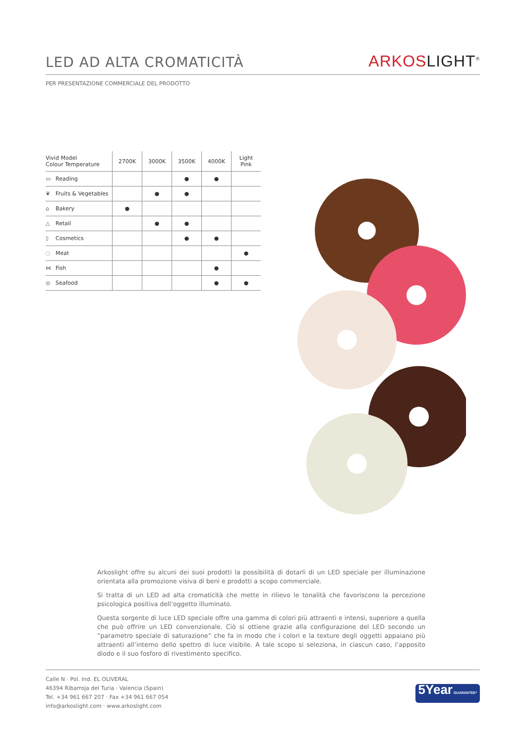LED AD ALTA CROMATICITÀ
ARKOS LIGHT<sup>®</sup>
PER PRESENTAZIONE COMMERCIALE DEL PRODOTTO
| Vivid Model Colour Temperature | 2700K | 3000K | 3500K | 4000K | Light Pink |
| --- | --- | --- | --- | --- | --- |
| ▭ Reading | | | ● | ● | |
| ❦ Fruits & Vegetables | | ● | ● | | |
| ⌂ Bakery | ● | | | | |
| △ Retail | | ● | ● | | |
| ▯ Cosmetics | | | ● | ● | |
| ◌ Meat | | | | | ● |
| ⋈ Fish | | | | ● | |
| ◎ Seafood | | | | ● | ● |
Arkoslight offre su alcuni dei suoi prodotti la possibilità di dotarli di un LED speciale per illuminazione orientata alla promozione visiva di beni e prodotti a scopo commerciale.
Si tratta di un LED ad alta cromaticità che mette in rilievo le tonalità che favoriscono la percezione psicologica positiva dell’oggetto illuminato.
Questa sorgente di luce LED speciale offre una gamma di colori più attraenti e intensi, superiore a quella che può offrire un LED convenzionale. Ciò si ottiene grazie alla configurazione del LED secondo un “parametro speciale di saturazione” che fa in modo che i colori e la texture degli oggetti appaiano più attraenti all’interno dello spettro di luce visibile. A tale scopo si seleziona, in ciascun caso, l’apposito diodo e il suo fosforo di rivestimento specifico.
Calle N · Pol. Ind. EL OLIVERAL
46394 Ribarroja del Turia · Valencia (Spain)
Tel. +34 961 667 207 · Fax +34 961 667 054
info@arkoslight.com · www.arkoslight.com
5Year GUARANTEE*